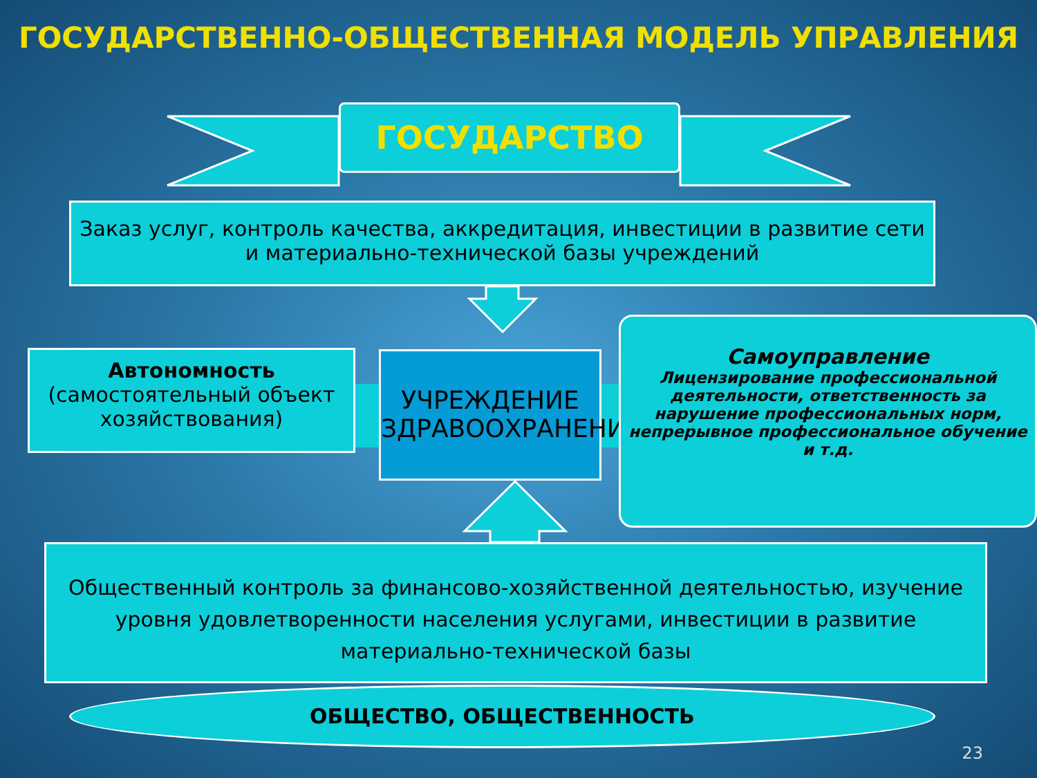ГОСУДАРСТВЕННО-ОБЩЕСТВЕННАЯ МОДЕЛЬ УПРАВЛЕНИЯ
ГОСУДАРСТВО
Заказ услуг, контроль качества, аккредитация, инвестиции в развитие сети и материально-технической базы учреждений
Автономность
(самостоятельный объект хозяйствования)
УЧРЕЖДЕНИЕ ЗДРАВООХРАНЕНИЯ
Самоуправление
Лицензирование профессиональной деятельности, ответственность за нарушение профессиональных норм, непрерывное профессиональное обучение и т.д.
Общественный контроль за финансово-хозяйственной деятельностью, изучение уровня удовлетворенности населения услугами, инвестиции в развитие материально-технической базы
ОБЩЕСТВО, ОБЩЕСТВЕННОСТЬ
23